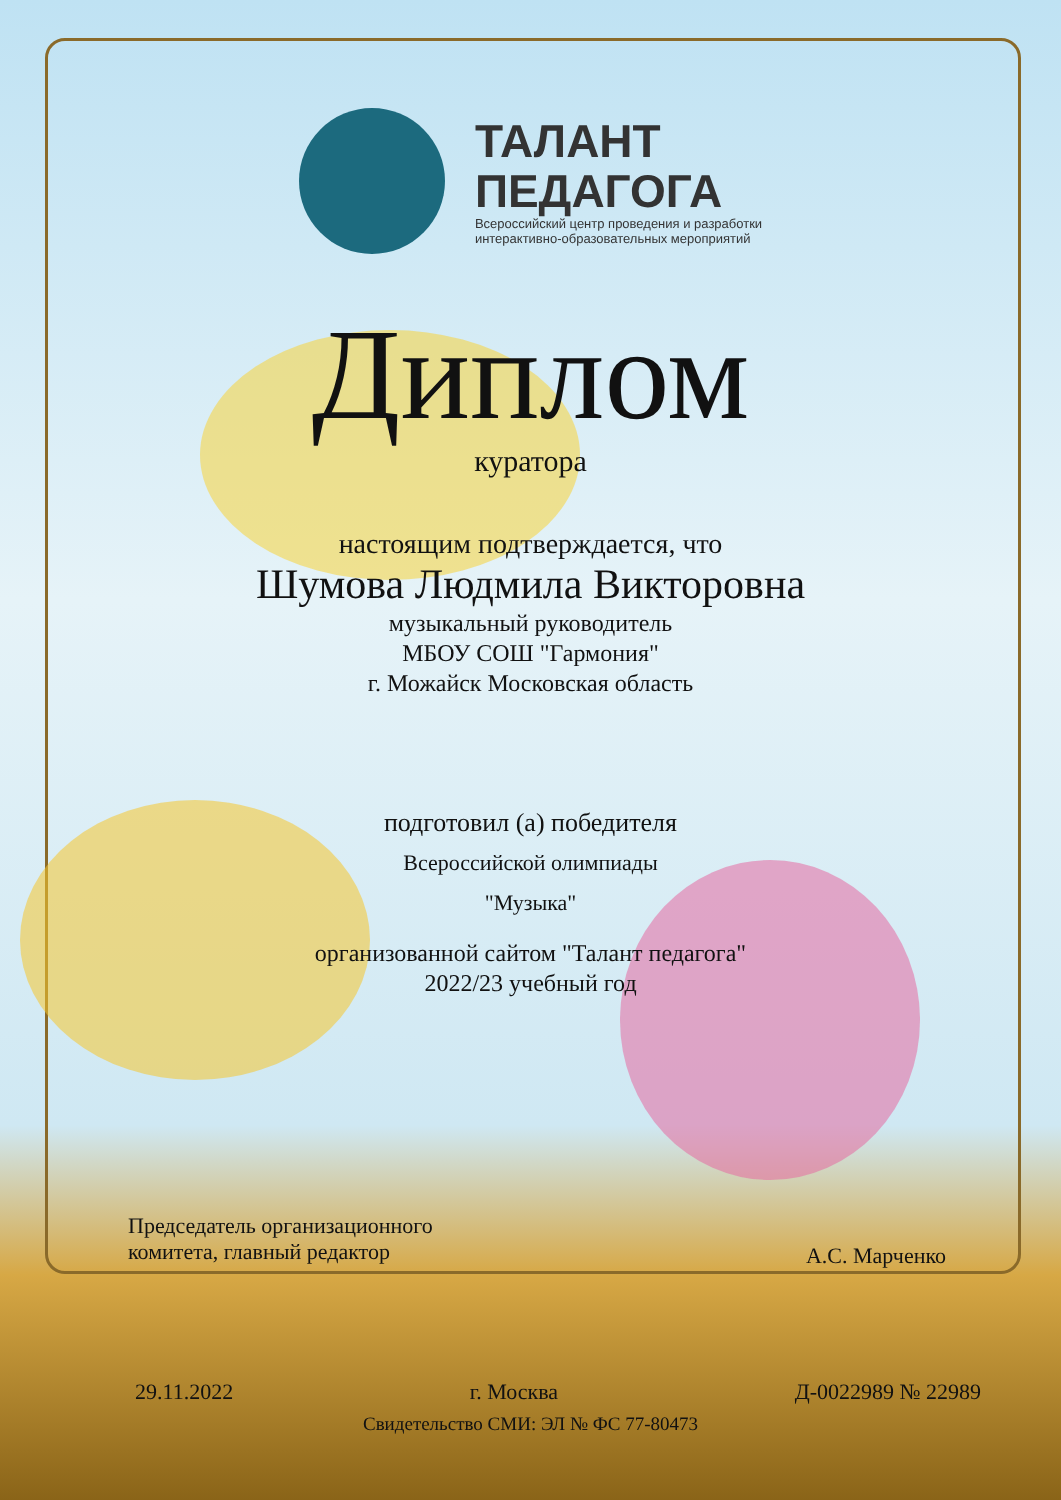ТАЛАНТ
ПЕДАГОГА
Всероссийский центр проведения и разработки
интерактивно-образовательных мероприятий
Диплом
куратора
настоящим подтверждается, что
Шумова Людмила Викторовна
музыкальный руководитель
МБОУ СОШ "Гармония"
г. Можайск Московская область
подготовил (а) победителя
Всероссийской олимпиады
"Музыка"
организованной сайтом "Талант педагога"
2022/23 учебный год
Председатель организационного
комитета, главный редактор
А.С. Марченко
29.11.2022 г. Москва Д-0022989 № 22989
Свидетельство СМИ: ЭЛ № ФС 77-80473